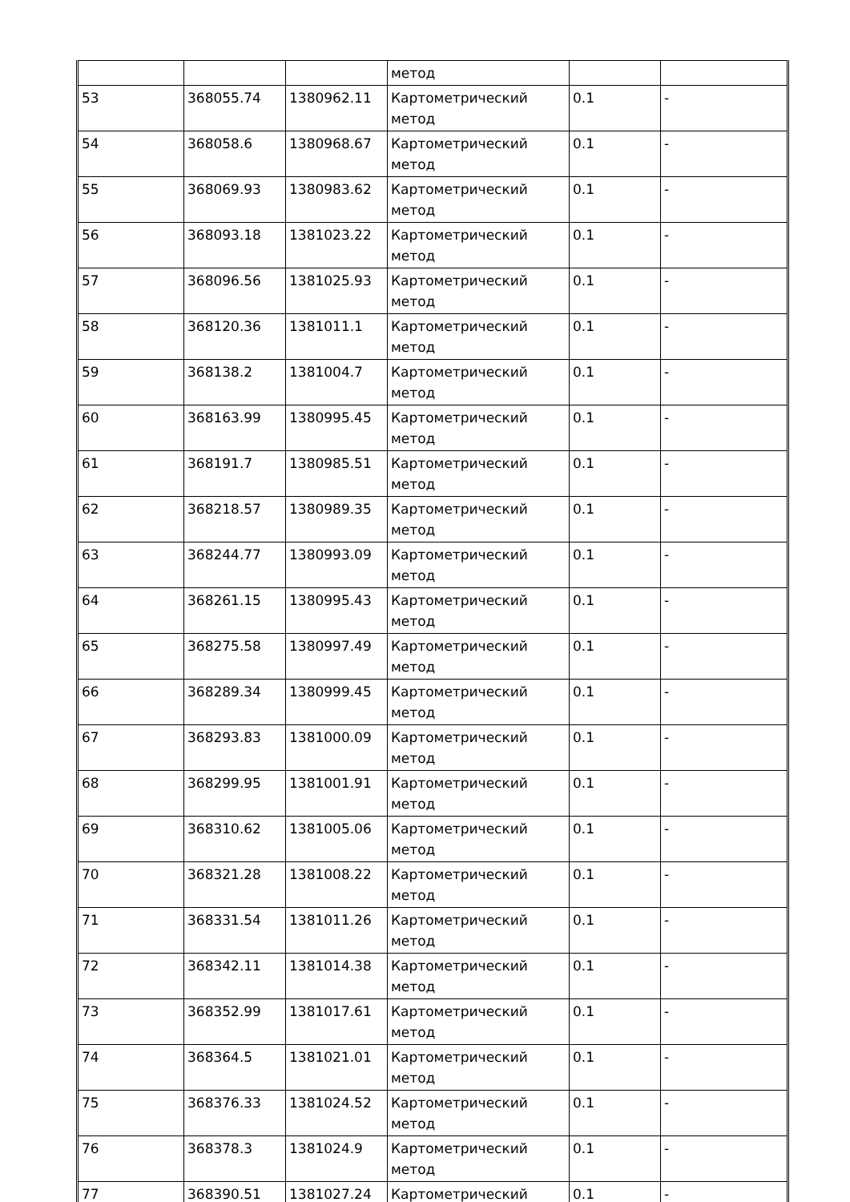| | | | метод | | |
| 53 | 368055.74 | 1380962.11 | Картометрический метод | 0.1 | - |
| 54 | 368058.6 | 1380968.67 | Картометрический метод | 0.1 | - |
| 55 | 368069.93 | 1380983.62 | Картометрический метод | 0.1 | - |
| 56 | 368093.18 | 1381023.22 | Картометрический метод | 0.1 | - |
| 57 | 368096.56 | 1381025.93 | Картометрический метод | 0.1 | - |
| 58 | 368120.36 | 1381011.1 | Картометрический метод | 0.1 | - |
| 59 | 368138.2 | 1381004.7 | Картометрический метод | 0.1 | - |
| 60 | 368163.99 | 1380995.45 | Картометрический метод | 0.1 | - |
| 61 | 368191.7 | 1380985.51 | Картометрический метод | 0.1 | - |
| 62 | 368218.57 | 1380989.35 | Картометрический метод | 0.1 | - |
| 63 | 368244.77 | 1380993.09 | Картометрический метод | 0.1 | - |
| 64 | 368261.15 | 1380995.43 | Картометрический метод | 0.1 | - |
| 65 | 368275.58 | 1380997.49 | Картометрический метод | 0.1 | - |
| 66 | 368289.34 | 1380999.45 | Картометрический метод | 0.1 | - |
| 67 | 368293.83 | 1381000.09 | Картометрический метод | 0.1 | - |
| 68 | 368299.95 | 1381001.91 | Картометрический метод | 0.1 | - |
| 69 | 368310.62 | 1381005.06 | Картометрический метод | 0.1 | - |
| 70 | 368321.28 | 1381008.22 | Картометрический метод | 0.1 | - |
| 71 | 368331.54 | 1381011.26 | Картометрический метод | 0.1 | - |
| 72 | 368342.11 | 1381014.38 | Картометрический метод | 0.1 | - |
| 73 | 368352.99 | 1381017.61 | Картометрический метод | 0.1 | - |
| 74 | 368364.5 | 1381021.01 | Картометрический метод | 0.1 | - |
| 75 | 368376.33 | 1381024.52 | Картометрический метод | 0.1 | - |
| 76 | 368378.3 | 1381024.9 | Картометрический метод | 0.1 | - |
| 77 | 368390.51 | 1381027.24 | Картометрический | 0.1 | - |